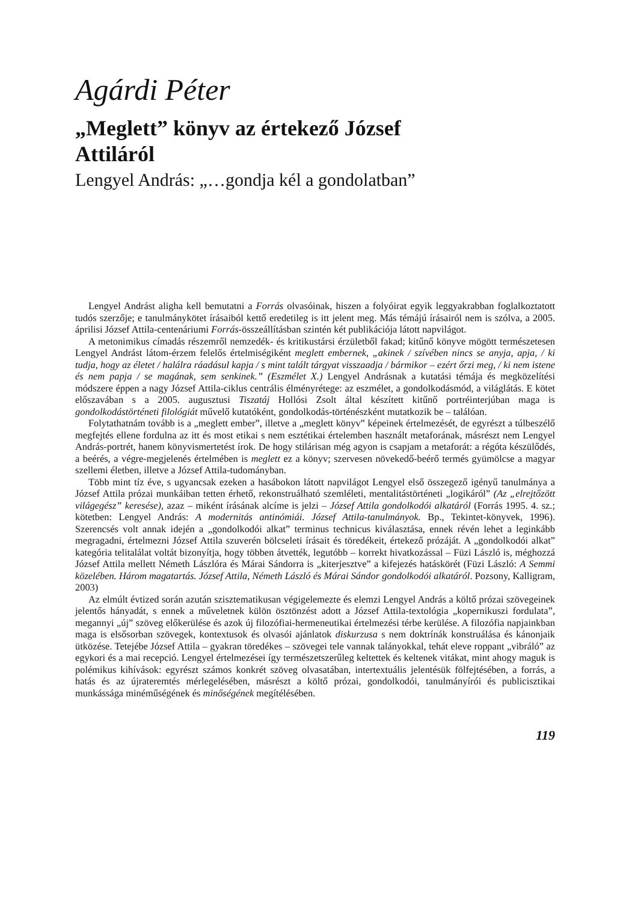Agárdi Péter
„Meglett” könyv az értekező József
Attiláról
Lengyel András: „…gondja kél a gondolatban”
Lengyel Andrást aligha kell bemutatni a Forrás olvasóinak, hiszen a folyóirat egyik leggyakrabban foglalkoztatott tudós szerzője; e tanulmánykötet írásaiból kettő eredetileg is itt jelent meg. Más témájú írásairól nem is szólva, a 2005. áprilisi József Attila-centenáriumi Forrás-összeállításban szintén két publikációja látott napvilágot.
A metonimikus címadás részemről nemzedék- és kritikustársi érzületből fakad; kitűnő könyve mögött természetesen Lengyel Andrást látom-érzem felelős értelmiségiként meglett embernek, „akinek / szívében nincs se anyja, apja, / ki tudja, hogy az életet / halálra ráadásul kapja / s mint talált tárgyat visszaadja / bármikor – ezért őrzi meg, / ki nem istene és nem papja / se magának, sem senkinek.” (Eszmélet X.) Lengyel Andrásnak a kutatási témája és megközelítési módszere éppen a nagy József Attila-ciklus centrális élményrétege: az eszmélet, a gondolkodásmód, a világlátás. E kötet előszavában s a 2005. augusztusi Tiszatáj Hollósi Zsolt által készített kitűnő portréinterjúban maga is gondolkodástörténeti filológiát művelő kutatóként, gondolkodás-történészként mutatkozik be – találóan.
Folytathatnám tovább is a „meglett ember”, illetve a „meglett könyv” képeinek értelmezését, de egyrészt a túlbeszélő megfejtés ellene fordulna az itt és most etikai s nem esztétikai értelemben használt metaforának, másrészt nem Lengyel András-portrét, hanem könyvismertetést írok. De hogy stilárisan még agyon is csapjam a metaforát: a régóta készülődés, a beérés, a végre-megjelenés értelmében is meglett ez a könyv; szervesen növekedő-beérő termés gyümölcse a magyar szellemi életben, illetve a József Attila-tudományban.
Több mint tíz éve, s ugyancsak ezeken a hasábokon látott napvilágot Lengyel első összegező igényű tanulmánya a József Attila prózai munkáiban tetten érhető, rekonstruálható szemléleti, mentalitástörténeti „logikáról” (Az „elrejtőzött világegész” keresése), azaz – miként írásának alcíme is jelzi – József Attila gondolkodói alkatáról (Forrás 1995. 4. sz.; kötetben: Lengyel András: A modernitás antinómiái. József Attila-tanulmányok. Bp., Tekintet-könyvek, 1996). Szerencsés volt annak idején a „gondolkodói alkat” terminus technicus kiválasztása, ennek révén lehet a leginkább megragadni, értelmezni József Attila szuverén bölcseleti írásait és töredékeit, értekező prózáját. A „gondolkodói alkat” kategória telitalálat voltát bizonyítja, hogy többen átvették, legutóbb – korrekt hivatkozással – Füzi László is, méghozzá József Attila mellett Németh Lászlóra és Márai Sándorra is „kiterjesztve” a kifejezés hatáskörét (Füzi László: A Semmi közelében. Három magatartás. József Attila, Németh László és Márai Sándor gondolkodói alkatáról. Pozsony, Kalligram, 2003)
Az elmúlt évtized során azután szisztematikusan végigelemezte és elemzi Lengyel András a költő prózai szövegeinek jelentős hányadát, s ennek a műveletnek külön ösztönzést adott a József Attila-textológia „kopernikuszi fordulata”, megannyi „új” szöveg előkerülése és azok új filozófiai-hermeneutikai értelmezési térbe kerülése. A filozófia napjainkban maga is elsősorban szövegek, kontextusok és olvasói ajánlatok diskurzusa s nem doktrínák konstruálása és kánonjaik ütközése. Tetejébe József Attila – gyakran töredékes – szövegei tele vannak talányokkal, tehát eleve roppant „vibráló” az egykori és a mai recepció. Lengyel értelmezései így természetszerűleg keltettek és keltenek vitákat, mint ahogy maguk is polémikus kihívások: egyrészt számos konkrét szöveg olvasatában, intertextuális jelentésük fölfejtésében, a forrás, a hatás és az újrateremtés mérlegelésében, másrészt a költő prózai, gondolkodói, tanulmányírói és publicisztikai munkássága minéműségének és minőségének megítélésében.
119